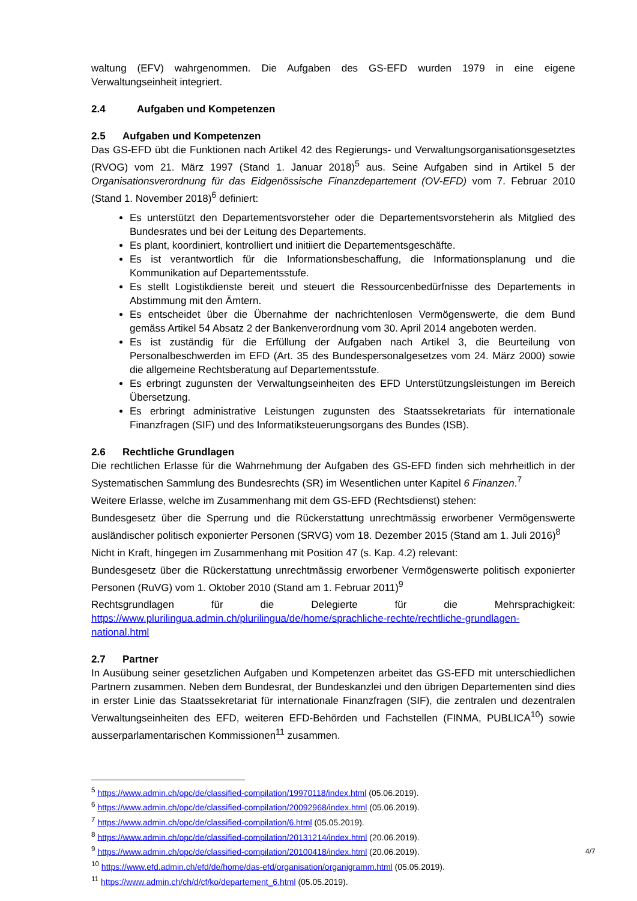waltung (EFV) wahrgenommen. Die Aufgaben des GS-EFD wurden 1979 in eine eigene Verwaltungseinheit integriert.
2.4 Aufgaben und Kompetenzen
2.5 Aufgaben und Kompetenzen
Das GS-EFD übt die Funktionen nach Artikel 42 des Regierungs- und Verwaltungsorganisationsgesetztes (RVOG) vom 21. März 1997 (Stand 1. Januar 2018)<sup>5</sup> aus. Seine Aufgaben sind in Artikel 5 der Organisationsverordnung für das Eidgenössische Finanzdepartement (OV-EFD) vom 7. Februar 2010 (Stand 1. November 2018)<sup>6</sup> definiert:
Es unterstützt den Departementsvorsteher oder die Departementsvorsteherin als Mitglied des Bundesrates und bei der Leitung des Departements.
Es plant, koordiniert, kontrolliert und initiiert die Departementsgeschäfte.
Es ist verantwortlich für die Informationsbeschaffung, die Informationsplanung und die Kommunikation auf Departementsstufe.
Es stellt Logistikdienste bereit und steuert die Ressourcenbedürfnisse des Departements in Abstimmung mit den Ämtern.
Es entscheidet über die Übernahme der nachrichtenlosen Vermögenswerte, die dem Bund gemäss Artikel 54 Absatz 2 der Bankenverordnung vom 30. April 2014 angeboten werden.
Es ist zuständig für die Erfüllung der Aufgaben nach Artikel 3, die Beurteilung von Personalbeschwerden im EFD (Art. 35 des Bundespersonalgesetzes vom 24. März 2000) sowie die allgemeine Rechtsberatung auf Departementsstufe.
Es erbringt zugunsten der Verwaltungseinheiten des EFD Unterstützungsleistungen im Bereich Übersetzung.
Es erbringt administrative Leistungen zugunsten des Staatssekretariats für internationale Finanzfragen (SIF) und des Informatiksteuerungsorgans des Bundes (ISB).
2.6 Rechtliche Grundlagen
Die rechtlichen Erlasse für die Wahrnehmung der Aufgaben des GS-EFD finden sich mehrheitlich in der Systematischen Sammlung des Bundesrechts (SR) im Wesentlichen unter Kapitel 6 Finanzen.<sup>7</sup>
Weitere Erlasse, welche im Zusammenhang mit dem GS-EFD (Rechtsdienst) stehen:
Bundesgesetz über die Sperrung und die Rückerstattung unrechtmässig erworbener Vermögenswerte ausländischer politisch exponierter Personen (SRVG) vom 18. Dezember 2015 (Stand am 1. Juli 2016)<sup>8</sup>
Nicht in Kraft, hingegen im Zusammenhang mit Position 47 (s. Kap. 4.2) relevant:
Bundesgesetz über die Rückerstattung unrechtmässig erworbener Vermögenswerte politisch exponierter Personen (RuVG) vom 1. Oktober 2010 (Stand am 1. Februar 2011)<sup>9</sup>
Rechtsgrundlagen für die Delegierte für die Mehrsprachigkeit: https://www.plurilingua.admin.ch/plurilingua/de/home/sprachliche-rechte/rechtliche-grundlagen-national.html
2.7 Partner
In Ausübung seiner gesetzlichen Aufgaben und Kompetenzen arbeitet das GS-EFD mit unterschiedlichen Partnern zusammen. Neben dem Bundesrat, der Bundeskanzlei und den übrigen Departementen sind dies in erster Linie das Staatssekretariat für internationale Finanzfragen (SIF), die zentralen und dezentralen Verwaltungseinheiten des EFD, weiteren EFD-Behörden und Fachstellen (FINMA, PUBLICA<sup>10</sup>) sowie ausserparlamentarischen Kommissionen<sup>11</sup> zusammen.
<sup>5</sup> https://www.admin.ch/opc/de/classified-compilation/19970118/index.html (05.06.2019).
<sup>6</sup> https://www.admin.ch/opc/de/classified-compilation/20092968/index.html (05.06.2019).
<sup>7</sup> https://www.admin.ch/opc/de/classified-compilation/6.html (05.05.2019).
<sup>8</sup> https://www.admin.ch/opc/de/classified-compilation/20131214/index.html (20.06.2019).
<sup>9</sup> https://www.admin.ch/opc/de/classified-compilation/20100418/index.html (20.06.2019).
<sup>10</sup> https://www.efd.admin.ch/efd/de/home/das-efd/organisation/organigramm.html (05.05.2019).
<sup>11</sup> https://www.admin.ch/ch/d/cf/ko/departement_6.html (05.05.2019).
4/7